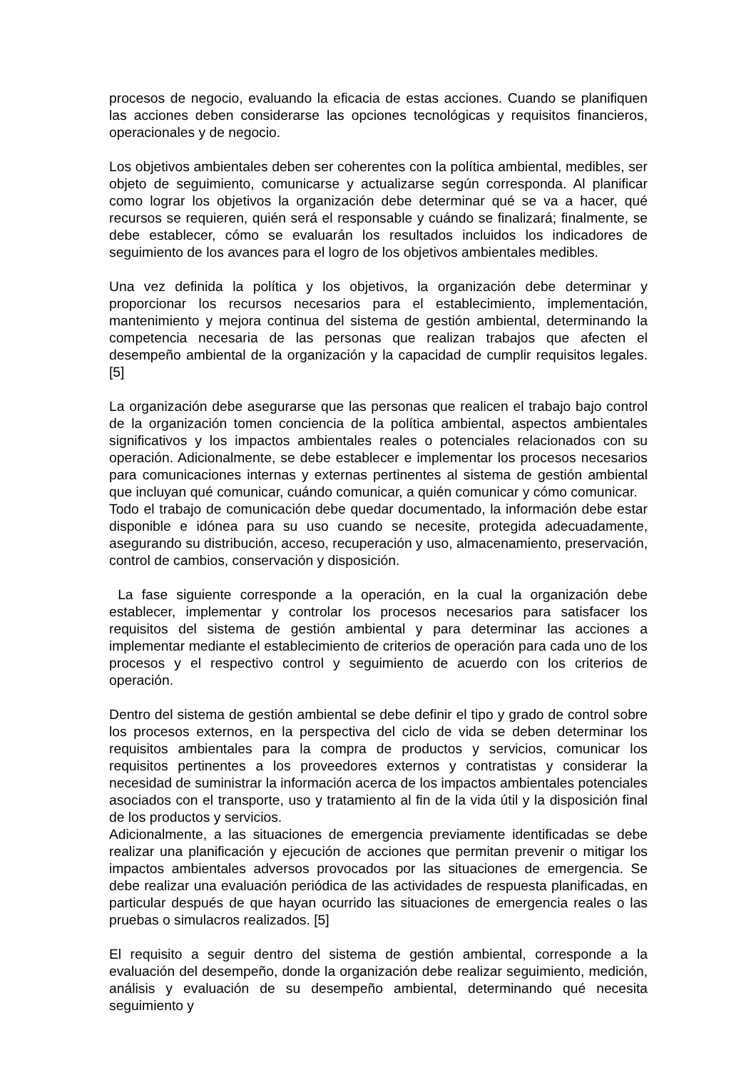procesos de negocio, evaluando la eficacia de estas acciones. Cuando se planifiquen las acciones deben considerarse las opciones tecnológicas y requisitos financieros, operacionales y de negocio.
Los objetivos ambientales deben ser coherentes con la política ambiental, medibles, ser objeto de seguimiento, comunicarse y actualizarse según corresponda. Al planificar como lograr los objetivos la organización debe determinar qué se va a hacer, qué recursos se requieren, quién será el responsable y cuándo se finalizará; finalmente, se debe establecer, cómo se evaluarán los resultados incluidos los indicadores de seguimiento de los avances para el logro de los objetivos ambientales medibles.
Una vez definida la política y los objetivos, la organización debe determinar y proporcionar los recursos necesarios para el establecimiento, implementación, mantenimiento y mejora continua del sistema de gestión ambiental, determinando la competencia necesaria de las personas que realizan trabajos que afecten el desempeño ambiental de la organización y la capacidad de cumplir requisitos legales. [5]
La organización debe asegurarse que las personas que realicen el trabajo bajo control de la organización tomen conciencia de la política ambiental, aspectos ambientales significativos y los impactos ambientales reales o potenciales relacionados con su operación. Adicionalmente, se debe establecer e implementar los procesos necesarios para comunicaciones internas y externas pertinentes al sistema de gestión ambiental que incluyan qué comunicar, cuándo comunicar, a quién comunicar y cómo comunicar.
Todo el trabajo de comunicación debe quedar documentado, la información debe estar disponible e idónea para su uso cuando se necesite, protegida adecuadamente, asegurando su distribución, acceso, recuperación y uso, almacenamiento, preservación, control de cambios, conservación y disposición.
La fase siguiente corresponde a la operación, en la cual la organización debe establecer, implementar y controlar los procesos necesarios para satisfacer los requisitos del sistema de gestión ambiental y para determinar las acciones a implementar mediante el establecimiento de criterios de operación para cada uno de los procesos y el respectivo control y seguimiento de acuerdo con los criterios de operación.
Dentro del sistema de gestión ambiental se debe definir el tipo y grado de control sobre los procesos externos, en la perspectiva del ciclo de vida se deben determinar los requisitos ambientales para la compra de productos y servicios, comunicar los requisitos pertinentes a los proveedores externos y contratistas y considerar la necesidad de suministrar la información acerca de los impactos ambientales potenciales asociados con el transporte, uso y tratamiento al fin de la vida útil y la disposición final de los productos y servicios.
Adicionalmente, a las situaciones de emergencia previamente identificadas se debe realizar una planificación y ejecución de acciones que permitan prevenir o mitigar los impactos ambientales adversos provocados por las situaciones de emergencia. Se debe realizar una evaluación periódica de las actividades de respuesta planificadas, en particular después de que hayan ocurrido las situaciones de emergencia reales o las pruebas o simulacros realizados. [5]
El requisito a seguir dentro del sistema de gestión ambiental, corresponde a la evaluación del desempeño, donde la organización debe realizar seguimiento, medición, análisis y evaluación de su desempeño ambiental, determinando qué necesita seguimiento y